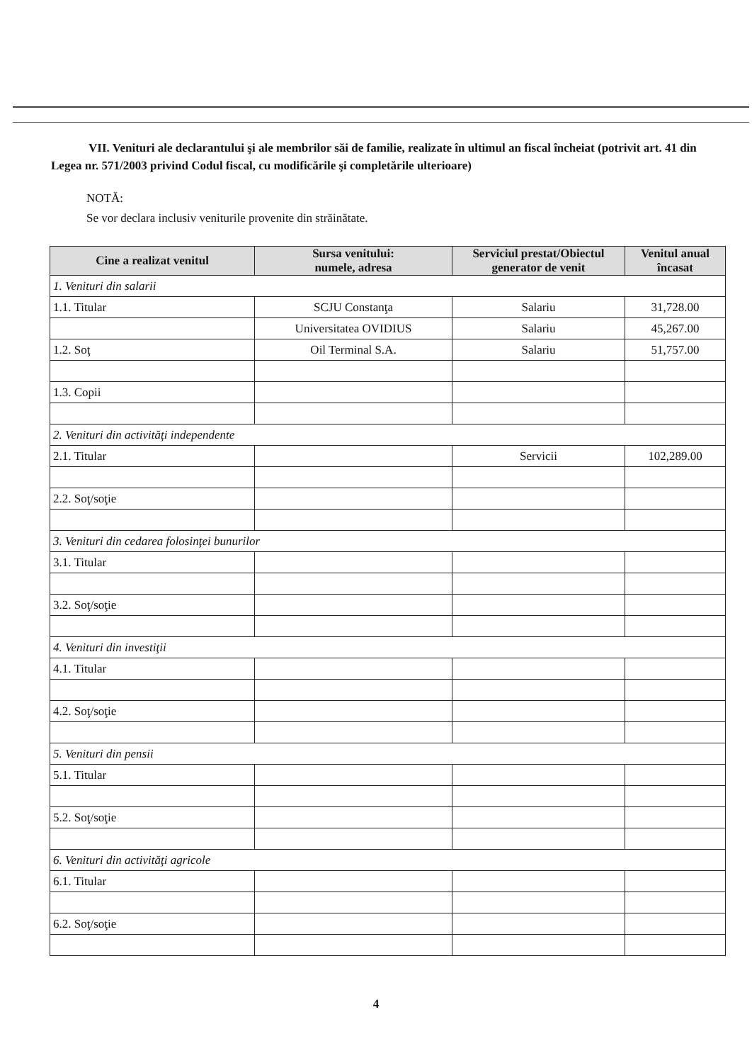VII. Venituri ale declarantului şi ale membrilor săi de familie, realizate în ultimul an fiscal încheiat (potrivit art. 41 din Legea nr. 571/2003 privind Codul fiscal, cu modificările şi completările ulterioare)
NOTĂ:
Se vor declara inclusiv veniturile provenite din străinătate.
| Cine a realizat venitul | Sursa venitului: numele, adresa | Serviciul prestat/Obiectul generator de venit | Venitul anual încasat |
| --- | --- | --- | --- |
| 1. Venituri din salarii | | | |
| 1.1. Titular | SCJU Constanţa | Salariu | 31,728.00 |
| | Universitatea OVIDIUS | Salariu | 45,267.00 |
| 1.2. Soţ | Oil Terminal S.A. | Salariu | 51,757.00 |
| 1.3. Copii | | | |
| 2. Venituri din activităţi independente | | | |
| 2.1. Titular | | Servicii | 102,289.00 |
| 2.2. Soţ/soţie | | | |
| 3. Venituri din cedarea folosinţei bunurilor | | | |
| 3.1. Titular | | | |
| 3.2. Soţ/soţie | | | |
| 4. Venituri din investiţii | | | |
| 4.1. Titular | | | |
| 4.2. Soţ/soţie | | | |
| 5. Venituri din pensii | | | |
| 5.1. Titular | | | |
| 5.2. Soţ/soţie | | | |
| 6. Venituri din activităţi agricole | | | |
| 6.1. Titular | | | |
| 6.2. Soţ/soţie | | | |
4